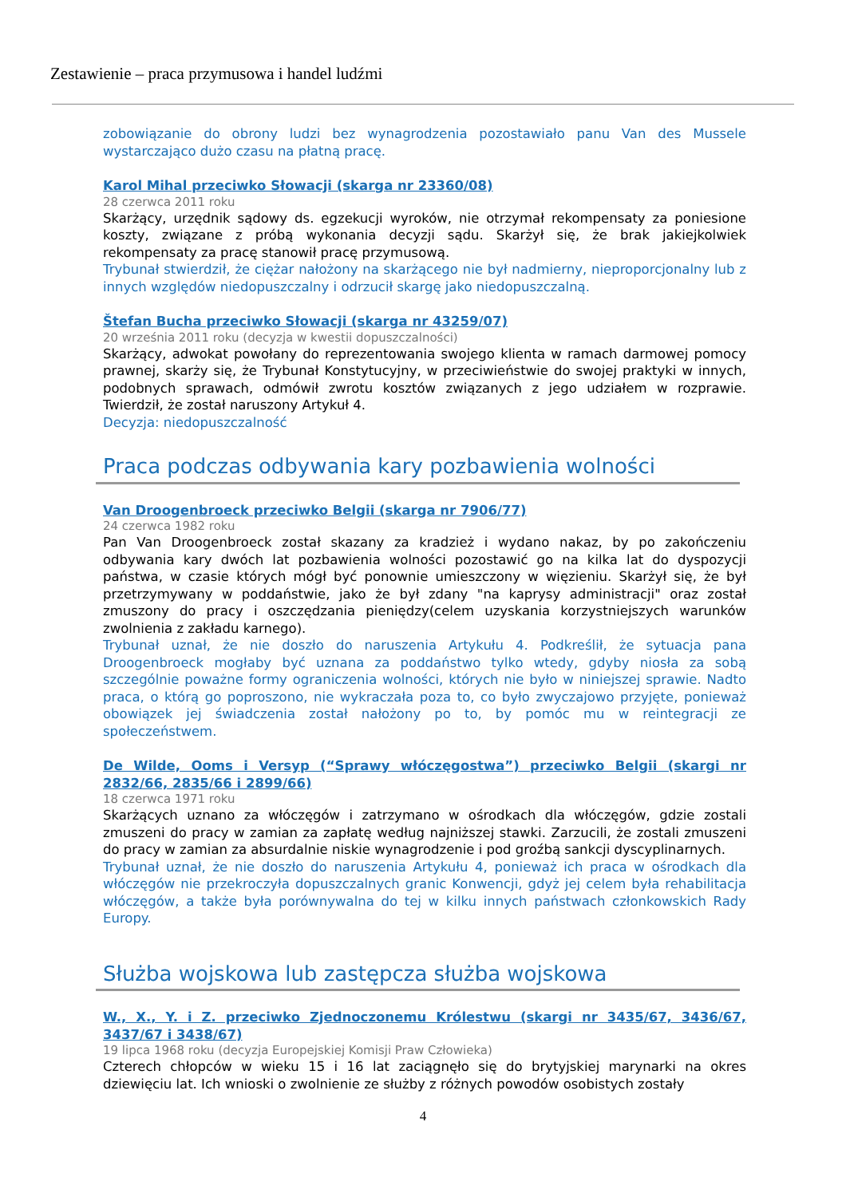Zestawienie – praca przymusowa i handel ludźmi
zobowiązanie do obrony ludzi bez wynagrodzenia pozostawiało panu Van des Mussele wystarczająco dużo czasu na płatną pracę.
Karol Mihal przeciwko Słowacji (skarga nr 23360/08)
28 czerwca 2011 roku
Skarżący, urzędnik sądowy ds. egzekucji wyroków, nie otrzymał rekompensaty za poniesione koszty, związane z próbą wykonania decyzji sądu. Skarżył się, że brak jakiejkolwiek rekompensaty za pracę stanowił pracę przymusową.
Trybunał stwierdził, że ciężar nałożony na skarżącego nie był nadmierny, nieproporcjonalny lub z innych względów niedopuszczalny i odrzucił skargę jako niedopuszczalną.
Štefan Bucha przeciwko Słowacji (skarga nr 43259/07)
20 września 2011 roku (decyzja w kwestii dopuszczalności)
Skarżący, adwokat powołany do reprezentowania swojego klienta w ramach darmowej pomocy prawnej, skarży się, że Trybunał Konstytucyjny, w przeciwieństwie do swojej praktyki w innych, podobnych sprawach, odmówił zwrotu kosztów związanych z jego udziałem w rozprawie. Twierdził, że został naruszony Artykuł 4.
Decyzja: niedopuszczalność
Praca podczas odbywania kary pozbawienia wolności
Van Droogenbroeck przeciwko Belgii (skarga nr 7906/77)
24 czerwca 1982 roku
Pan Van Droogenbroeck został skazany za kradzież i wydano nakaz, by po zakończeniu odbywania kary dwóch lat pozbawienia wolności pozostawić go na kilka lat do dyspozycji państwa, w czasie których mógł być ponownie umieszczony w więzieniu. Skarżył się, że był przetrzymywany w poddaństwie, jako że był zdany "na kaprysy administracji" oraz został zmuszony do pracy i oszczędzania pieniędzy(celem uzyskania korzystniejszych warunków zwolnienia z zakładu karnego).
Trybunał uznał, że nie doszło do naruszenia Artykułu 4. Podkreślił, że sytuacja pana Droogenbroeck mogłaby być uznana za poddaństwo tylko wtedy, gdyby niosła za sobą szczególnie poważne formy ograniczenia wolności, których nie było w niniejszej sprawie. Nadto praca, o którą go poproszono, nie wykraczała poza to, co było zwyczajowo przyjęte, ponieważ obowiązek jej świadczenia został nałożony po to, by pomóc mu w reintegracji ze społeczeństwem.
De Wilde, Ooms i Versyp (“Sprawy włóczęgostwa”) przeciwko Belgii (skargi nr 2832/66, 2835/66 i 2899/66)
18 czerwca 1971 roku
Skarżących uznano za włóczęgów i zatrzymano w ośrodkach dla włóczęgów, gdzie zostali zmuszeni do pracy w zamian za zapłatę według najniższej stawki. Zarzucili, że zostali zmuszeni do pracy w zamian za absurdalnie niskie wynagrodzenie i pod groźbą sankcji dyscyplinarnych.
Trybunał uznał, że nie doszło do naruszenia Artykułu 4, ponieważ ich praca w ośrodkach dla włóczęgów nie przekroczyła dopuszczalnych granic Konwencji, gdyż jej celem była rehabilitacja włóczęgów, a także była porównywalna do tej w kilku innych państwach członkowskich Rady Europy.
Służba wojskowa lub zastępcza służba wojskowa
W., X., Y. i Z. przeciwko Zjednoczonemu Królestwu (skargi nr 3435/67, 3436/67, 3437/67 i 3438/67)
19 lipca 1968 roku (decyzja Europejskiej Komisji Praw Człowieka)
Czterech chłopców w wieku 15 i 16 lat zaciągnęło się do brytyjskiej marynarki na okres dziewięciu lat. Ich wnioski o zwolnienie ze służby z różnych powodów osobistych zostały
4